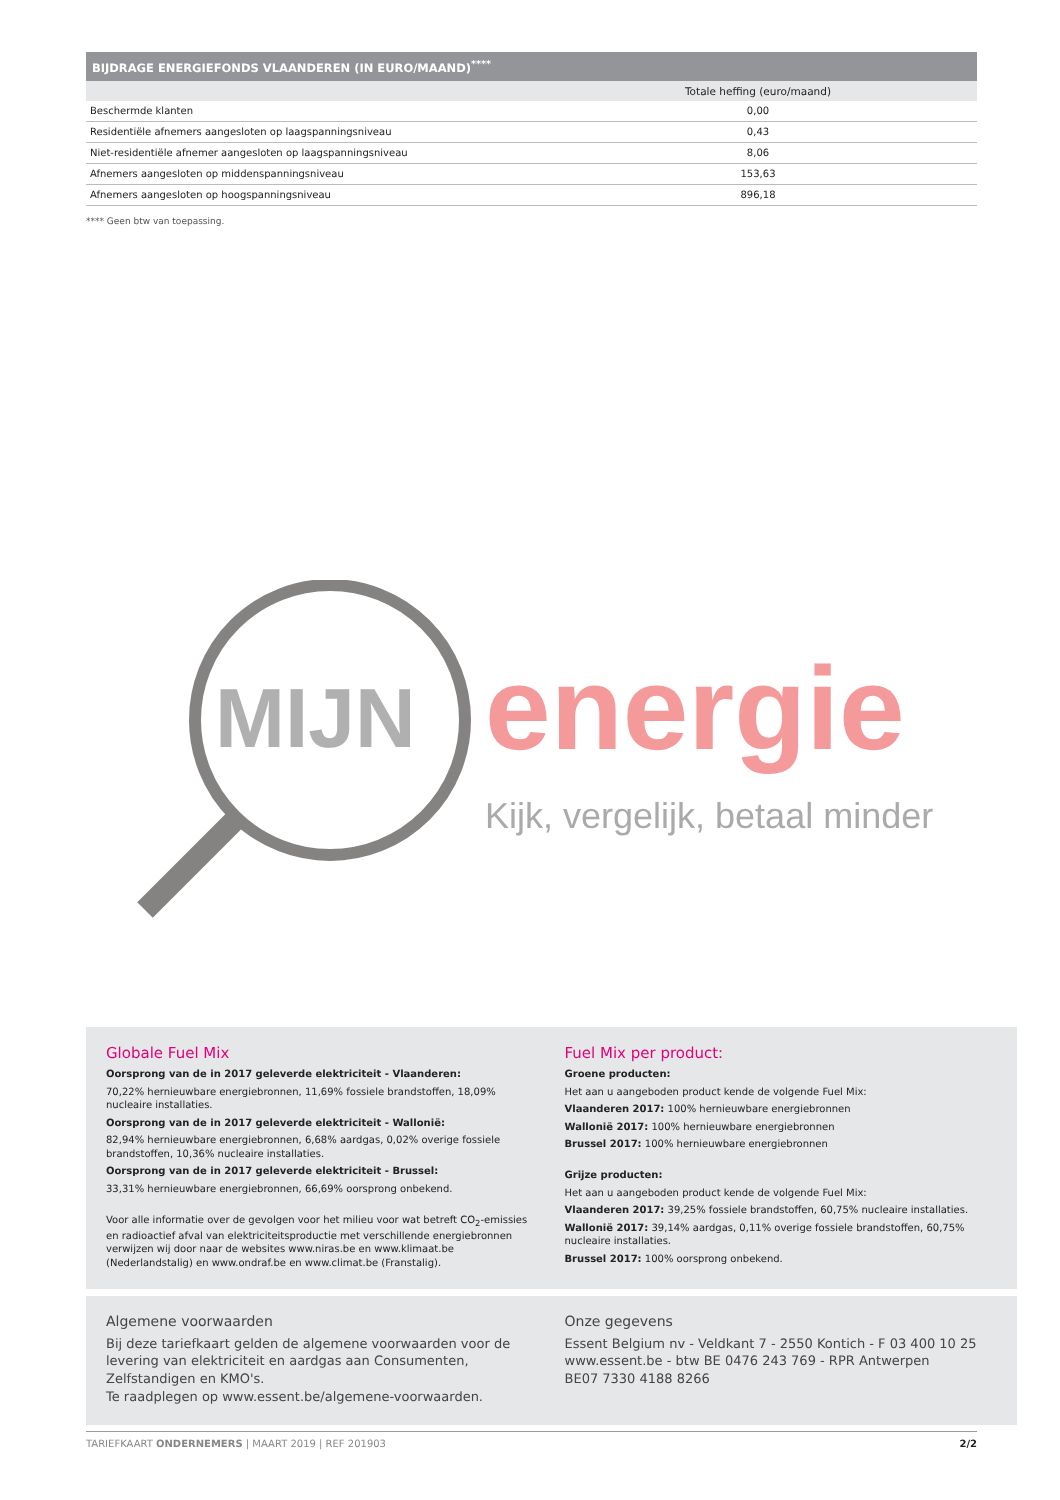BIJDRAGE ENERGIEFONDS VLAANDEREN (IN EURO/MAAND)<sup>****</sup>
| | Totale heffing (euro/maand) |
| --- | --- |
| Beschermde klanten | 0,00 |
| Residentiële afnemers aangesloten op laagspanningsniveau | 0,43 |
| Niet-residentiële afnemer aangesloten op laagspanningsniveau | 8,06 |
| Afnemers aangesloten op middenspanningsniveau | 153,63 |
| Afnemers aangesloten op hoogspanningsniveau | 896,18 |
**** Geen btw van toepassing.
MIJN energie
Kijk, vergelijk, betaal minder
Globale Fuel Mix
Oorsprong van de in 2017 geleverde elektriciteit - Vlaanderen:
70,22% hernieuwbare energiebronnen, 11,69% fossiele brandstoffen, 18,09% nucleaire installaties.
Oorsprong van de in 2017 geleverde elektriciteit - Wallonië:
82,94% hernieuwbare energiebronnen, 6,68% aardgas, 0,02% overige fossiele brandstoffen, 10,36% nucleaire installaties.
Oorsprong van de in 2017 geleverde elektriciteit - Brussel:
33,31% hernieuwbare energiebronnen, 66,69% oorsprong onbekend.
Voor alle informatie over de gevolgen voor het milieu voor wat betreft CO<sub>2</sub>-emissies en radioactief afval van elektriciteitsproductie met verschillende energiebronnen verwijzen wij door naar de websites www.niras.be en www.klimaat.be (Nederlandstalig) en www.ondraf.be en www.climat.be (Franstalig).
Fuel Mix per product:
Groene producten:
Het aan u aangeboden product kende de volgende Fuel Mix:
Vlaanderen 2017: 100% hernieuwbare energiebronnen
Wallonië 2017: 100% hernieuwbare energiebronnen
Brussel 2017: 100% hernieuwbare energiebronnen
Grijze producten:
Het aan u aangeboden product kende de volgende Fuel Mix:
Vlaanderen 2017: 39,25% fossiele brandstoffen, 60,75% nucleaire installaties.
Wallonië 2017: 39,14% aardgas, 0,11% overige fossiele brandstoffen, 60,75% nucleaire installaties.
Brussel 2017: 100% oorsprong onbekend.
Algemene voorwaarden
Bij deze tariefkaart gelden de algemene voorwaarden voor de levering van elektriciteit en aardgas aan Consumenten, Zelfstandigen en KMO's.
Te raadplegen op www.essent.be/algemene-voorwaarden.
Onze gegevens
Essent Belgium nv - Veldkant 7 - 2550 Kontich - F 03 400 10 25
www.essent.be - btw BE 0476 243 769 - RPR Antwerpen
BE07 7330 4188 8266
TARIEFKAART ONDERNEMERS | MAART 2019 | REF 201903 2/2